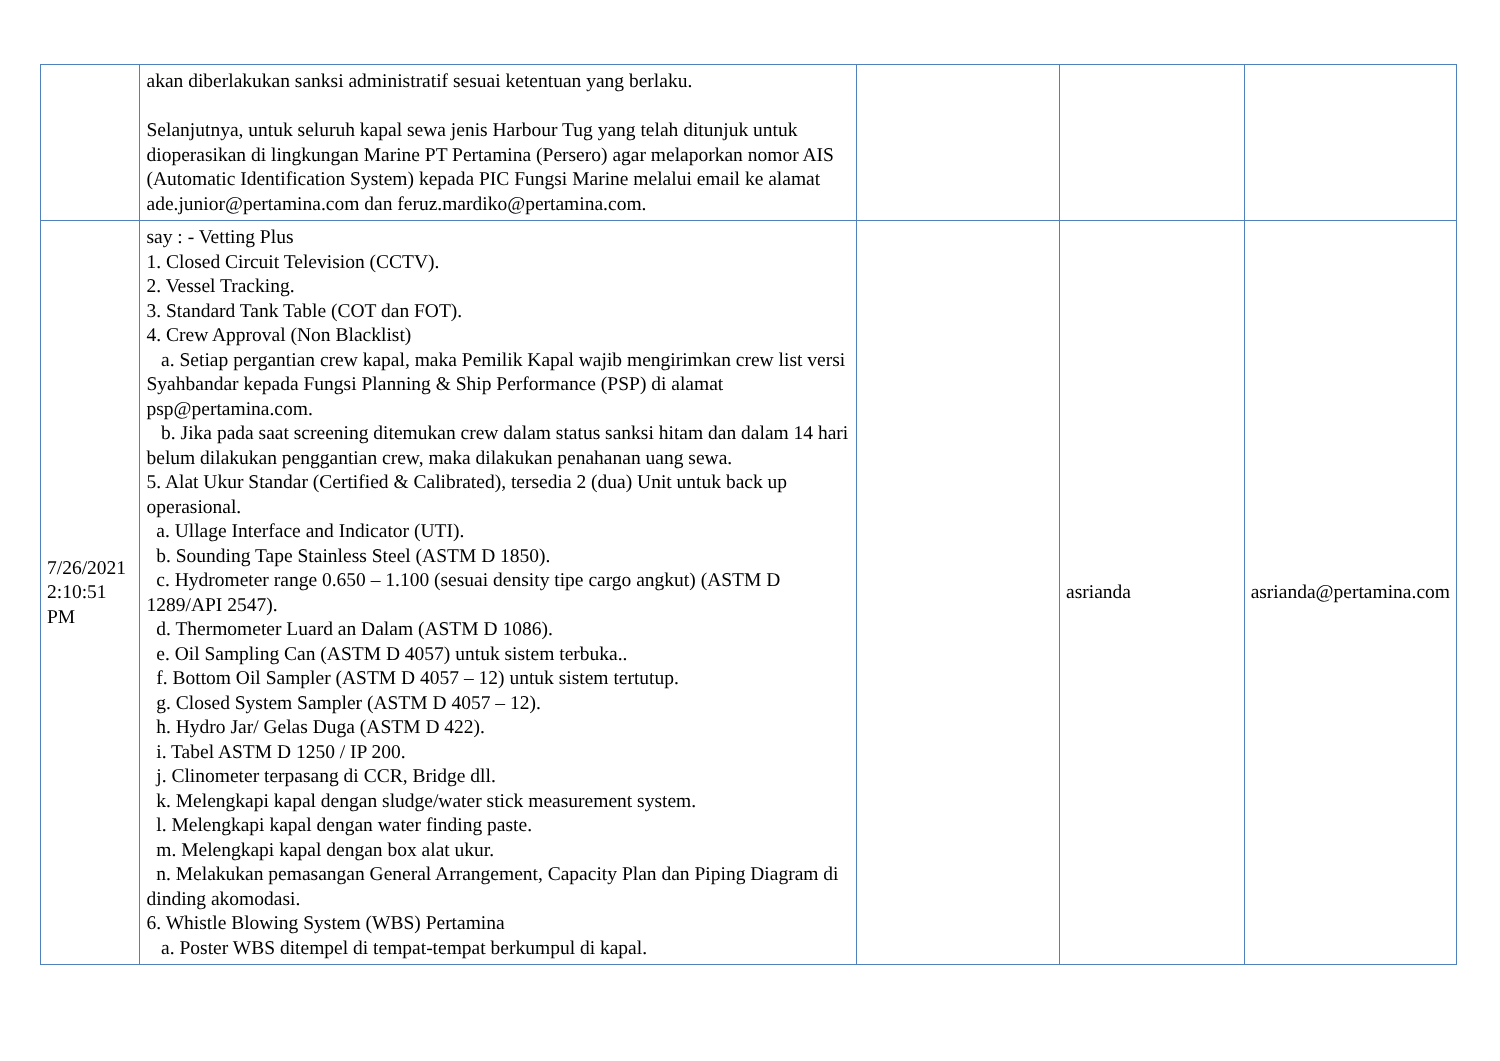| | akan diberlakukan sanksi administratif sesuai ketentuan yang berlaku. Selanjutnya, untuk seluruh kapal sewa jenis Harbour Tug yang telah ditunjuk untuk dioperasikan di lingkungan Marine PT Pertamina (Persero) agar melaporkan nomor AIS (Automatic Identification System) kepada PIC Fungsi Marine melalui email ke alamat ade.junior@pertamina.com dan feruz.mardiko@pertamina.com. | | | |
| 7/26/2021 2:10:51 PM | say : - Vetting Plus 1. Closed Circuit Television (CCTV). 2. Vessel Tracking. 3. Standard Tank Table (COT dan FOT). 4. Crew Approval (Non Blacklist) a. Setiap pergantian crew kapal, maka Pemilik Kapal wajib mengirimkan crew list versi Syahbandar kepada Fungsi Planning & Ship Performance (PSP) di alamat psp@pertamina.com. b. Jika pada saat screening ditemukan crew dalam status sanksi hitam dan dalam 14 hari belum dilakukan penggantian crew, maka dilakukan penahanan uang sewa. 5. Alat Ukur Standar (Certified & Calibrated), tersedia 2 (dua) Unit untuk back up operasional. a. Ullage Interface and Indicator (UTI). b. Sounding Tape Stainless Steel (ASTM D 1850). c. Hydrometer range 0.650 – 1.100 (sesuai density tipe cargo angkut) (ASTM D 1289/API 2547). d. Thermometer Luard an Dalam (ASTM D 1086). e. Oil Sampling Can (ASTM D 4057) untuk sistem terbuka.. f. Bottom Oil Sampler (ASTM D 4057 – 12) untuk sistem tertutup. g. Closed System Sampler (ASTM D 4057 – 12). h. Hydro Jar/ Gelas Duga (ASTM D 422). i. Tabel ASTM D 1250 / IP 200. j. Clinometer terpasang di CCR, Bridge dll. k. Melengkapi kapal dengan sludge/water stick measurement system. l. Melengkapi kapal dengan water finding paste. m. Melengkapi kapal dengan box alat ukur. n. Melakukan pemasangan General Arrangement, Capacity Plan dan Piping Diagram di dinding akomodasi. 6. Whistle Blowing System (WBS) Pertamina a. Poster WBS ditempel di tempat-tempat berkumpul di kapal. | | asrianda | asrianda@pertamina.com |